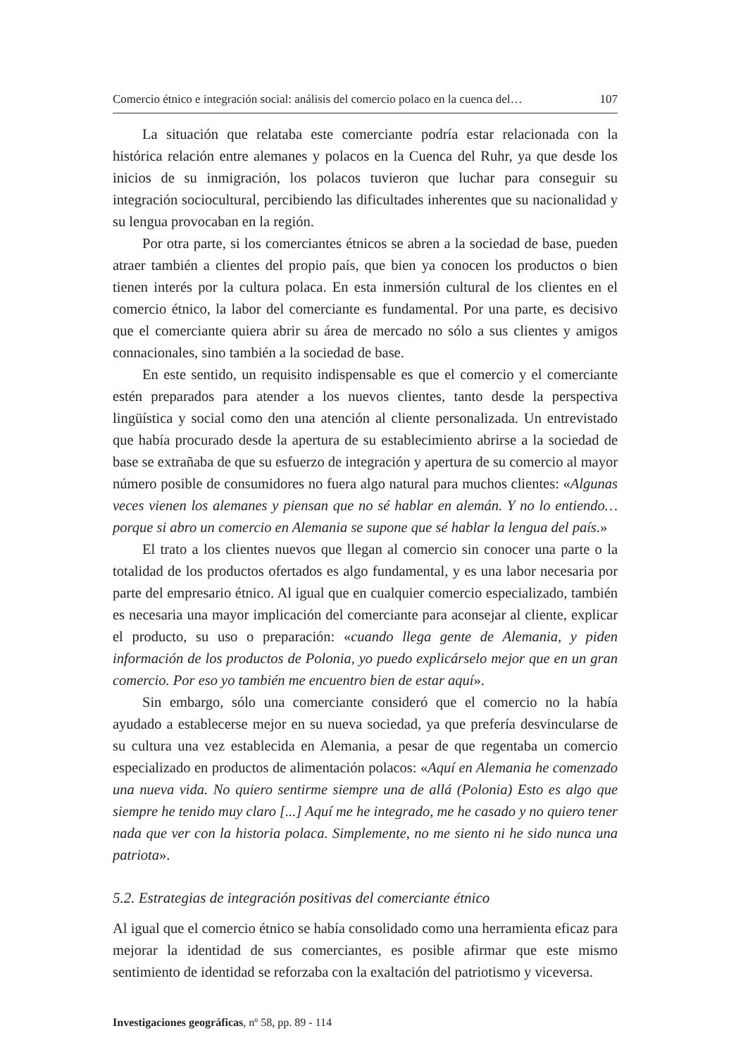Comercio étnico e integración social: análisis del comercio polaco en la cuenca del… 107
La situación que relataba este comerciante podría estar relacionada con la histórica relación entre alemanes y polacos en la Cuenca del Ruhr, ya que desde los inicios de su inmigración, los polacos tuvieron que luchar para conseguir su integración sociocultural, percibiendo las dificultades inherentes que su nacionalidad y su lengua provocaban en la región.
Por otra parte, si los comerciantes étnicos se abren a la sociedad de base, pueden atraer también a clientes del propio país, que bien ya conocen los productos o bien tienen interés por la cultura polaca. En esta inmersión cultural de los clientes en el comercio étnico, la labor del comerciante es fundamental. Por una parte, es decisivo que el comerciante quiera abrir su área de mercado no sólo a sus clientes y amigos connacionales, sino también a la sociedad de base.
En este sentido, un requisito indispensable es que el comercio y el comerciante estén preparados para atender a los nuevos clientes, tanto desde la perspectiva lingüística y social como den una atención al cliente personalizada. Un entrevistado que había procurado desde la apertura de su establecimiento abrirse a la sociedad de base se extrañaba de que su esfuerzo de integración y apertura de su comercio al mayor número posible de consumidores no fuera algo natural para muchos clientes: «Algunas veces vienen los alemanes y piensan que no sé hablar en alemán. Y no lo entiendo… porque si abro un comercio en Alemania se supone que sé hablar la lengua del país.»
El trato a los clientes nuevos que llegan al comercio sin conocer una parte o la totalidad de los productos ofertados es algo fundamental, y es una labor necesaria por parte del empresario étnico. Al igual que en cualquier comercio especializado, también es necesaria una mayor implicación del comerciante para aconsejar al cliente, explicar el producto, su uso o preparación: «cuando llega gente de Alemania, y piden información de los productos de Polonia, yo puedo explicárselo mejor que en un gran comercio. Por eso yo también me encuentro bien de estar aquí».
Sin embargo, sólo una comerciante consideró que el comercio no la había ayudado a establecerse mejor en su nueva sociedad, ya que prefería desvincularse de su cultura una vez establecida en Alemania, a pesar de que regentaba un comercio especializado en productos de alimentación polacos: «Aquí en Alemania he comenzado una nueva vida. No quiero sentirme siempre una de allá (Polonia) Esto es algo que siempre he tenido muy claro [...] Aquí me he integrado, me he casado y no quiero tener nada que ver con la historia polaca. Simplemente, no me siento ni he sido nunca una patriota».
5.2. Estrategias de integración positivas del comerciante étnico
Al igual que el comercio étnico se había consolidado como una herramienta eficaz para mejorar la identidad de sus comerciantes, es posible afirmar que este mismo sentimiento de identidad se reforzaba con la exaltación del patriotismo y viceversa.
Investigaciones geográficas, nº 58, pp. 89 - 114